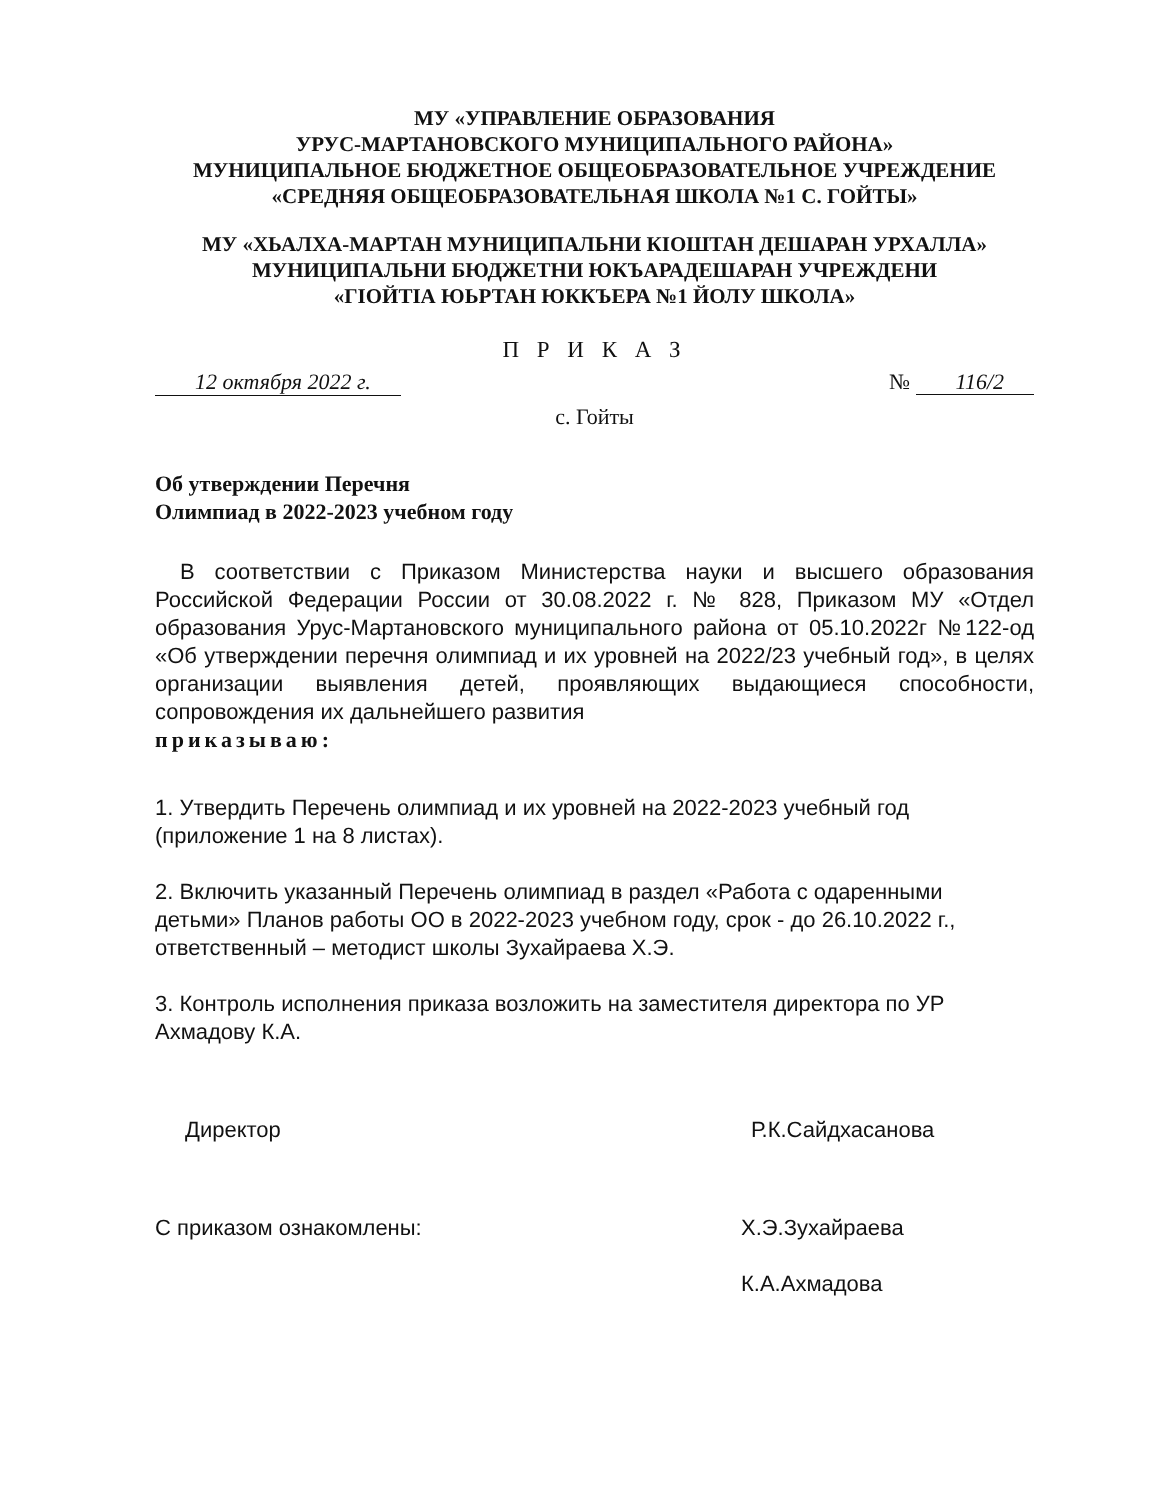МУ «УПРАВЛЕНИЕ ОБРАЗОВАНИЯ
УРУС-МАРТАНОВСКОГО МУНИЦИПАЛЬНОГО РАЙОНА»
МУНИЦИПАЛЬНОЕ БЮДЖЕТНОЕ ОБЩЕОБРАЗОВАТЕЛЬНОЕ УЧРЕЖДЕНИЕ
«СРЕДНЯЯ ОБЩЕОБРАЗОВАТЕЛЬНАЯ ШКОЛА №1 С. ГОЙТЫ»
МУ «ХЬАЛХА-МАРТАН МУНИЦИПАЛЬНИ КIОШТАН ДЕШАРАН УРХАЛЛА»
МУНИЦИПАЛЬНИ БЮДЖЕТНИ ЮКЪАРАДЕШАРАН УЧРЕЖДЕНИ
«ГIОЙТIА ЮЬРТАН ЮККЪЕРА №1 ЙОЛУ ШКОЛА»
П Р И К А З
12 октября 2022 г. № 116/2
с. Гойты
Об утверждении Перечня
Олимпиад в 2022-2023 учебном году
В соответствии с Приказом Министерства науки и высшего образования Российской Федерации России от 30.08.2022 г. № 828, Приказом МУ «Отдел образования Урус-Мартановского муниципального района от 05.10.2022г №122-од «Об утверждении перечня олимпиад и их уровней на 2022/23 учебный год», в целях организации выявления детей, проявляющих выдающиеся способности, сопровождения их дальнейшего развития
приказываю:
1. Утвердить Перечень олимпиад и их уровней на 2022-2023 учебный год (приложение 1 на 8 листах).
2. Включить указанный Перечень олимпиад в раздел «Работа с одаренными детьми» Планов работы ОО в 2022-2023 учебном году, срок - до 26.10.2022 г., ответственный – методист школы Зухайраева Х.Э.
3. Контроль исполнения приказа возложить на заместителя директора по УР Ахмадову К.А.
Директор Р.К.Сайдхасанова
С приказом ознакомлены: Х.Э.Зухайраева
К.А.Ахмадова